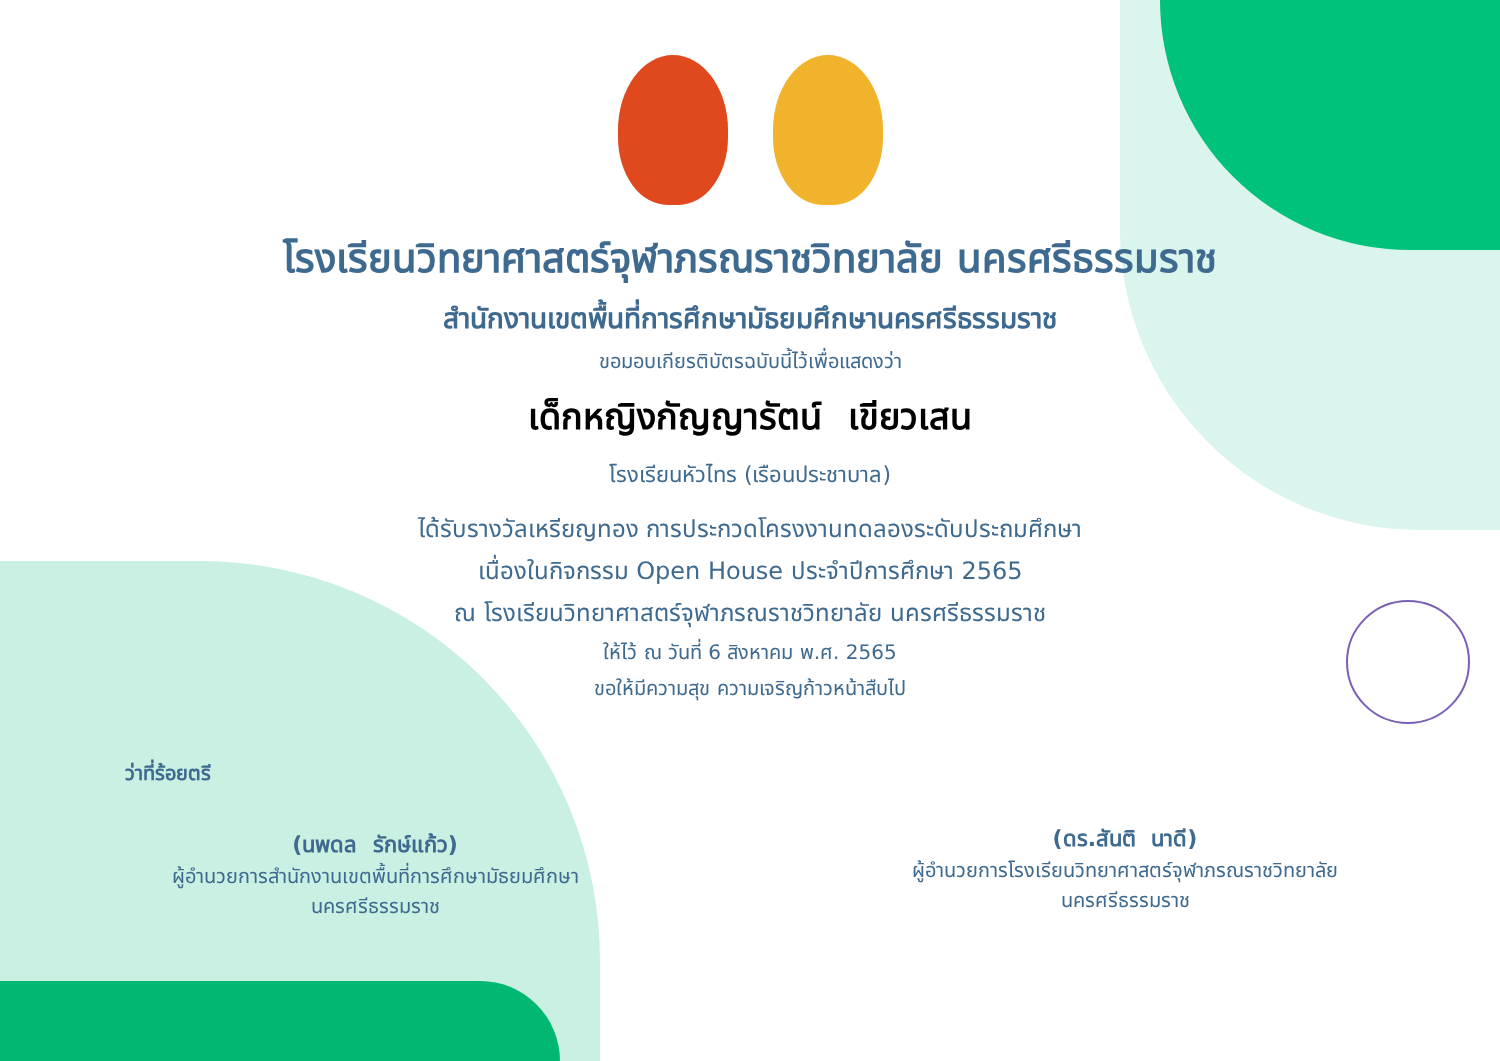โรงเรียนวิทยาศาสตร์จุฬาภรณราชวิทยาลัย นครศรีธรรมราช
สำนักงานเขตพื้นที่การศึกษามัธยมศึกษานครศรีธรรมราช
ขอมอบเกียรติบัตรฉบับนี้ไว้เพื่อแสดงว่า
เด็กหญิงกัญญารัตน์ เขียวเสน
โรงเรียนหัวไทร (เรือนประชาบาล)
ได้รับรางวัลเหรียญทอง การประกวดโครงงานทดลองระดับประถมศึกษา
เนื่องในกิจกรรม Open House ประจำปีการศึกษา 2565
ณ โรงเรียนวิทยาศาสตร์จุฬาภรณราชวิทยาลัย นครศรีธรรมราช
ให้ไว้ ณ วันที่ 6 สิงหาคม พ.ศ. 2565
ขอให้มีความสุข ความเจริญก้าวหน้าสืบไป
ว่าที่ร้อยตรี
(นพดล รักษ์แก้ว)
ผู้อำนวยการสำนักงานเขตพื้นที่การศึกษามัธยมศึกษา
นครศรีธรรมราช
(ดร.สันติ นาดี)
ผู้อำนวยการโรงเรียนวิทยาศาสตร์จุฬาภรณราชวิทยาลัย
นครศรีธรรมราช